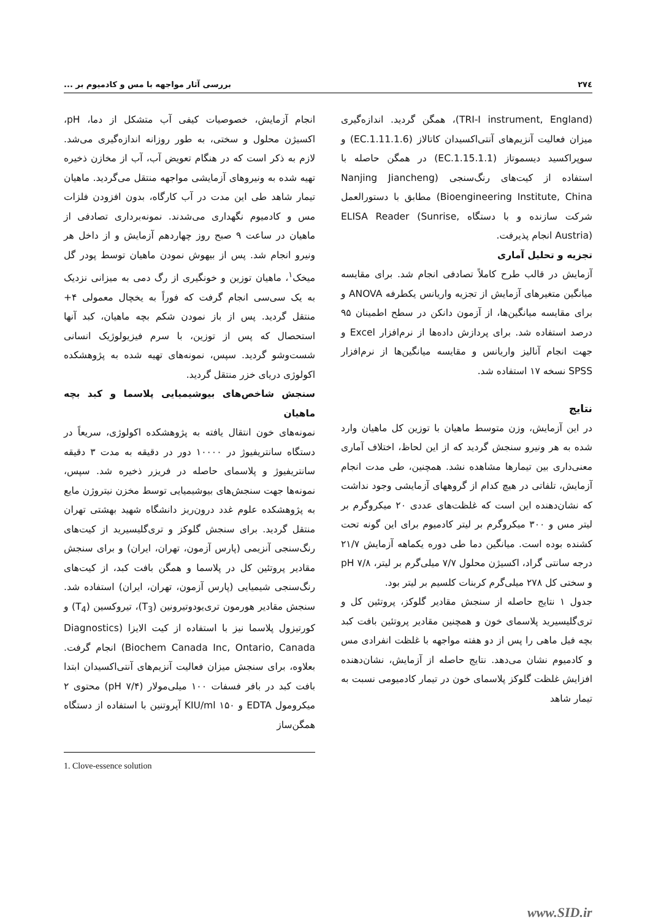۲۷٤ بررسی آثار مواجهه با مس و کادمیوم بر ...
انجام آزمایش، خصوصیات کیفی آب متشکل از دما، pH، اکسیژن محلول و سختی، به طور روزانه اندازه‌گیری می‌شد. لازم به ذکر است که در هنگام تعویض آب، آب از مخازن ذخیره تهیه شده به ونیروهای آزمایشی مواجهه منتقل می‌گردید. ماهیان تیمار شاهد طی این مدت در آب کارگاه، بدون افزودن فلزات مس و کادمیوم نگهداری می‌شدند. نمونه‌برداری تصادفی از ماهیان در ساعت ۹ صبح روز چهاردهم آزمایش و از داخل هر ونیرو انجام شد. پس از بیهوش نمودن ماهیان توسط پودر گل میخک<sup>۱</sup>، ماهیان توزین و خونگیری از رگ دمی به میزانی نزدیک به یک سی‌سی انجام گرفت که فوراً به یخچال معمولی ۴+ منتقل گردید. پس از باز نمودن شکم بچه ماهیان، کبد آنها استحصال که پس از توزین، با سرم فیزیولوژیک انسانی شست‌وشو گردید. سپس، نمونه‌های تهیه شده به پژوهشکده اکولوژی دریای خزر منتقل گردید.
سنجش شاخص‌های بیوشیمیایی پلاسما و کبد بچه ماهیان
نمونه‌های خون انتقال یافته به پژوهشکده اکولوژی، سریعاً در دستگاه سانتریفیوژ در ۱۰۰۰۰ دور در دقیقه به مدت ۳ دقیقه سانتریفیوژ و پلاسمای حاصله در فریزر ذخیره شد. سپس، نمونه‌ها جهت سنجش‌های بیوشیمیایی توسط مخزن نیتروژن مایع به پژوهشکده علوم غدد درون‌ریز دانشگاه شهید بهشتی تهران منتقل گردید. برای سنجش گلوکز و تری‌گلیسیرید از کیت‌های رنگ‌سنجی آنزیمی (پارس آزمون، تهران، ایران) و برای سنجش مقادیر پروتئین کل در پلاسما و همگن بافت کبد، از کیت‌های رنگ‌سنجی شیمیایی (پارس آزمون، تهران، ایران) استفاده شد. سنجش مقادیر هورمون تری‌یودوتیرونین (T<sub>3</sub>)، تیروکسین (T<sub>4</sub>) و کورتیزول پلاسما نیز با استفاده از کیت الایزا (Diagnostics Biochem Canada Inc, Ontario, Canada) انجام گرفت. بعلاوه، برای سنجش میزان فعالیت آنزیم‌های آنتی‌اکسیدان ابتدا بافت کبد در بافر فسفات ۱۰۰ میلی‌مولار (pH ۷/۴) محتوی ۲ میکرومول EDTA و ۱۵۰ KIU/ml آپروتنین با استفاده از دستگاه همگن‌ساز
1. Clove-essence solution
(TRI-I instrument, England)، همگن گردید. اندازه‌گیری میزان فعالیت آنزیم‌های آنتی‌اکسیدان کاتالاز (EC.1.11.1.6) و سوپراکسید دیسموتاز (EC.1.15.1.1) در همگن حاصله با استفاده از کیت‌های رنگ‌سنجی (Nanjing Jiancheng Bioengineering Institute, China) مطابق با دستورالعمل شرکت سازنده و با دستگاه ELISA Reader (Sunrise, Austria) انجام پذیرفت.
تجزیه و تحلیل آماری
آزمایش در قالب طرح کاملاً تصادفی انجام شد. برای مقایسه میانگین متغیرهای آزمایش از تجزیه واریانس یکطرفه ANOVA و برای مقایسه میانگین‌ها، از آزمون دانکن در سطح اطمینان ۹۵ درصد استفاده شد. برای پردازش داده‌ها از نرم‌افزار Excel و جهت انجام آنالیز واریانس و مقایسه میانگین‌ها از نرم‌افزار SPSS نسخه ۱۷ استفاده شد.
نتایج
در این آزمایش، وزن متوسط ماهیان با توزین کل ماهیان وارد شده به هر ونیرو سنجش گردید که از این لحاظ، اختلاف آماری معنی‌داری بین تیمارها مشاهده نشد. همچنین، طی مدت انجام آزمایش، تلفاتی در هیچ کدام از گروههای آزمایشی وجود نداشت که نشان‌دهنده این است که غلظت‌های عددی ۲۰ میکروگرم بر لیتر مس و ۳۰۰ میکروگرم بر لیتر کادمیوم برای این گونه تحت کشنده بوده است. میانگین دما طی دوره یکماهه آزمایش ۲۱/۷ درجه سانتی گراد، اکسیژن محلول ۷/۷ میلی‌گرم بر لیتر، pH ۷/۸ و سختی کل ۲۷۸ میلی‌گرم کربنات کلسیم بر لیتر بود.
جدول ۱ نتایج حاصله از سنجش مقادیر گلوکز، پروتئین کل و تری‌گلیسیرید پلاسمای خون و همچنین مقادیر پروتئین بافت کبد بچه فیل ماهی را پس از دو هفته مواجهه با غلظت انفرادی مس و کادمیوم نشان می‌دهد. نتایج حاصله از آزمایش، نشان‌دهنده افزایش غلظت گلوکز پلاسمای خون در تیمار کادمیومی نسبت به تیمار شاهد
www.SID.ir